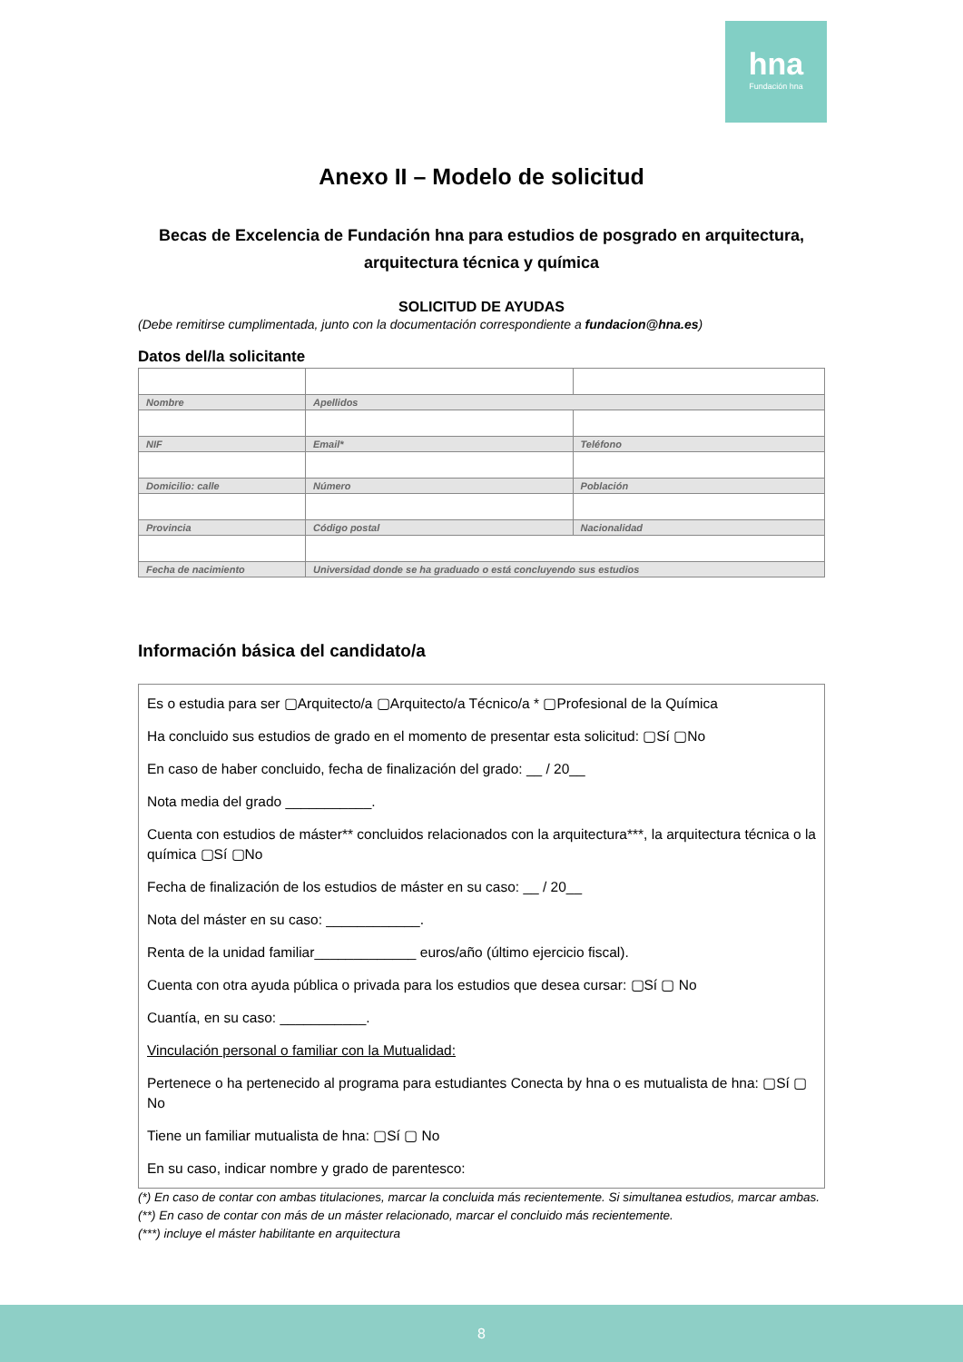hna
Fundación hna
Anexo II – Modelo de solicitud
Becas de Excelencia de Fundación hna para estudios de posgrado en arquitectura, arquitectura técnica y química
SOLICITUD DE AYUDAS
(Debe remitirse cumplimentada, junto con la documentación correspondiente a fundacion@hna.es)
Datos del/la solicitante
| Nombre | Apellidos | |
| NIF | Email* | Teléfono |
| Domicilio: calle | Número | Población |
| Provincia | Código postal | Nacionalidad |
| Fecha de nacimiento | Universidad donde se ha graduado o está concluyendo sus estudios | |
Información básica del candidato/a
Es o estudia para ser ▢Arquitecto/a ▢Arquitecto/a Técnico/a * ▢Profesional de la Química
Ha concluido sus estudios de grado en el momento de presentar esta solicitud: ▢Sí ▢No
En caso de haber concluido, fecha de finalización del grado: __ / 20__
Nota media del grado ___________.
Cuenta con estudios de máster** concluidos relacionados con la arquitectura***, la arquitectura técnica o la química ▢Sí ▢No
Fecha de finalización de los estudios de máster en su caso: __ / 20__
Nota del máster en su caso: ____________.
Renta de la unidad familiar_____________ euros/año (último ejercicio fiscal).
Cuenta con otra ayuda pública o privada para los estudios que desea cursar: ▢Sí ▢ No
Cuantía, en su caso: ___________.
Vinculación personal o familiar con la Mutualidad:
Pertenece o ha pertenecido al programa para estudiantes Conecta by hna o es mutualista de hna: ▢Sí ▢ No
Tiene un familiar mutualista de hna: ▢Sí ▢ No
En su caso, indicar nombre y grado de parentesco:
(*) En caso de contar con ambas titulaciones, marcar la concluida más recientemente. Si simultanea estudios, marcar ambas.
(**) En caso de contar con más de un máster relacionado, marcar el concluido más recientemente.
(***) incluye el máster habilitante en arquitectura
8